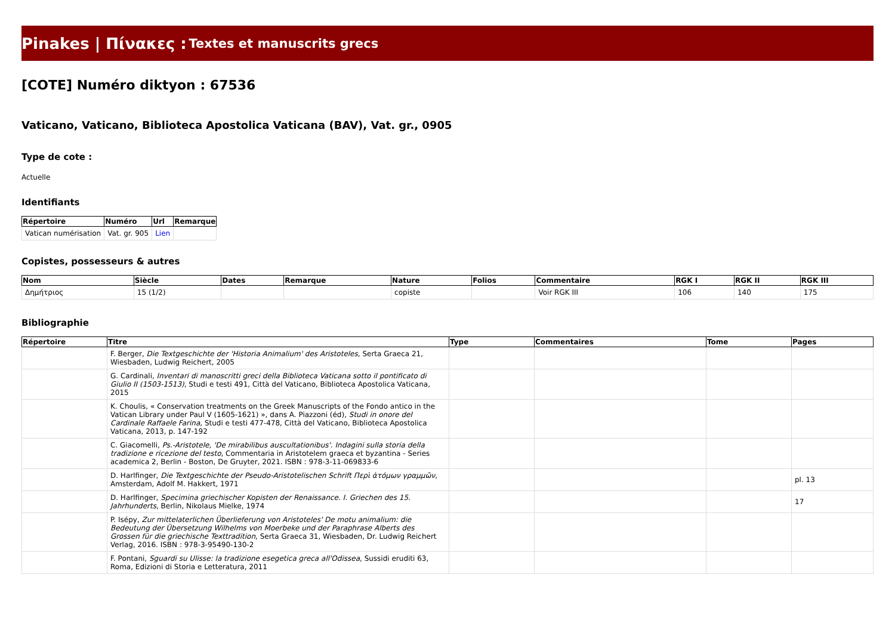Pinakes | Πίνακες : Textes et manuscrits grecs
[COTE] Numéro diktyon : 67536
Vaticano, Vaticano, Biblioteca Apostolica Vaticana (BAV), Vat. gr., 0905
Type de cote :
Actuelle
Identifiants
| Répertoire | Numéro | Url | Remarque |
| --- | --- | --- | --- |
| Vatican numérisation | Vat. gr. 905 | Lien | |
Copistes, possesseurs & autres
| Nom | Siècle | Dates | Remarque | Nature | Folios | Commentaire | RGK I | RGK II | RGK III |
| --- | --- | --- | --- | --- | --- | --- | --- | --- | --- |
| Δημήτριος | 15 (1/2) | | | copiste | | Voir RGK III | 106 | 140 | 175 |
Bibliographie
| Répertoire | Titre | Type | Commentaires | Tome | Pages |
| --- | --- | --- | --- | --- | --- |
| | F. Berger, Die Textgeschichte der 'Historia Animalium' des Aristoteles , Serta Graeca 21, Wiesbaden, Ludwig Reichert, 2005 | | | | |
| | G. Cardinali, Inventari di manoscritti greci della Biblioteca Vaticana sotto il pontificato di Giulio II (1503-1513) , Studi e testi 491, Città del Vaticano, Biblioteca Apostolica Vaticana, 2015 | | | | |
| | K. Choulis, « Conservation treatments on the Greek Manuscripts of the Fondo antico in the Vatican Library under Paul V (1605-1621) », dans A. Piazzoni (éd), Studi in onore del Cardinale Raffaele Farina , Studi e testi 477-478, Città del Vaticano, Biblioteca Apostolica Vaticana, 2013, p. 147-192 | | | | |
| | C. Giacomelli, Ps.-Aristotele, 'De mirabilibus auscultationibus'. Indagini sulla storia della tradizione e ricezione del testo , Commentaria in Aristotelem graeca et byzantina - Series academica 2, Berlin - Boston, De Gruyter, 2021. ISBN : 978-3-11-069833-6 | | | | |
| | D. Harlfinger, Die Textgeschichte der Pseudo-Aristotelischen Schrift Περὶ ἀτόμων γραμμῶν , Amsterdam, Adolf M. Hakkert, 1971 | | | | pl. 13 |
| | D. Harlfinger, Specimina griechischer Kopisten der Renaissance. I. Griechen des 15. Jahrhunderts , Berlin, Nikolaus Mielke, 1974 | | | | 17 |
| | P. Isépy, Zur mittelaterlichen Überlieferung von Aristoteles' De motu animalium: die Bedeutung der Übersetzung Wilhelms von Moerbeke und der Paraphrase Alberts des Grossen für die griechische Texttradition , Serta Graeca 31, Wiesbaden, Dr. Ludwig Reichert Verlag, 2016. ISBN : 978-3-95490-130-2 | | | | |
| | F. Pontani, Sguardi su Ulisse: la tradizione esegetica greca all'Odissea , Sussidi eruditi 63, Roma, Edizioni di Storia e Letteratura, 2011 | | | | |